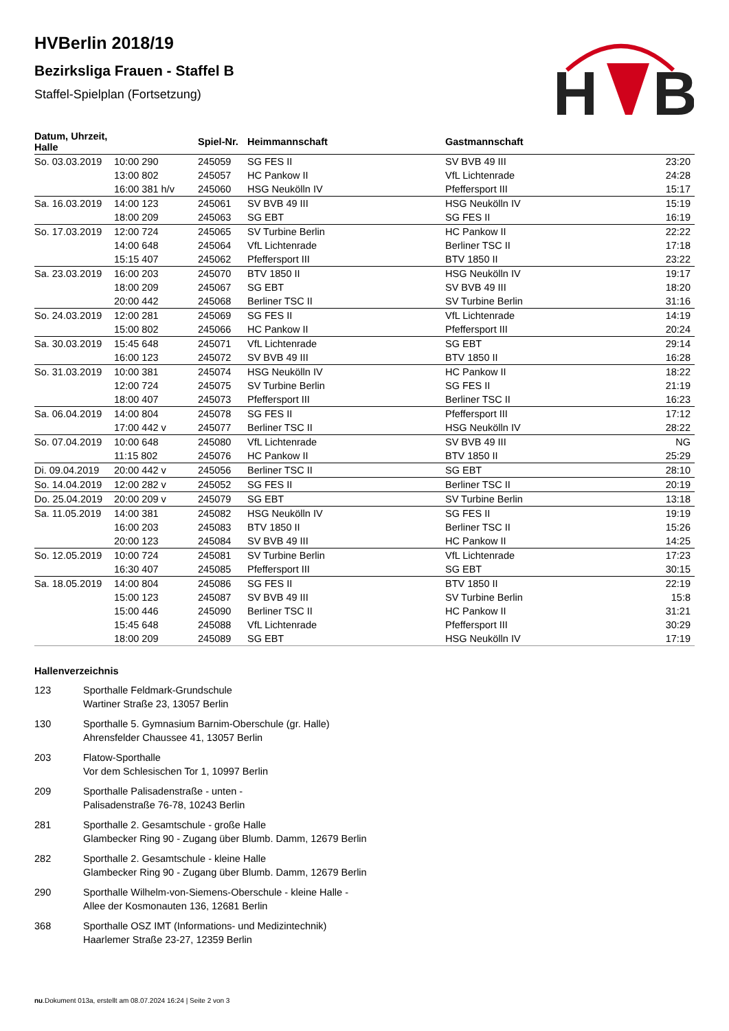H
B
HVBerlin 2018/19
Bezirksliga Frauen - Staffel B
Staffel-Spielplan (Fortsetzung)
| Datum, Uhrzeit, Halle | | Spiel-Nr. | Heimmannschaft | Gastmannschaft | |
| --- | --- | --- | --- | --- | --- |
| So. 03.03.2019 | 10:00 290 | 245059 | SG FES II | SV BVB 49 III | 23:20 |
| | 13:00 802 | 245057 | HC Pankow II | VfL Lichtenrade | 24:28 |
| | 16:00 381 h/v | 245060 | HSG Neukölln IV | Pfeffersport III | 15:17 |
| Sa. 16.03.2019 | 14:00 123 | 245061 | SV BVB 49 III | HSG Neukölln IV | 15:19 |
| | 18:00 209 | 245063 | SG EBT | SG FES II | 16:19 |
| So. 17.03.2019 | 12:00 724 | 245065 | SV Turbine Berlin | HC Pankow II | 22:22 |
| | 14:00 648 | 245064 | VfL Lichtenrade | Berliner TSC II | 17:18 |
| | 15:15 407 | 245062 | Pfeffersport III | BTV 1850 II | 23:22 |
| Sa. 23.03.2019 | 16:00 203 | 245070 | BTV 1850 II | HSG Neukölln IV | 19:17 |
| | 18:00 209 | 245067 | SG EBT | SV BVB 49 III | 18:20 |
| | 20:00 442 | 245068 | Berliner TSC II | SV Turbine Berlin | 31:16 |
| So. 24.03.2019 | 12:00 281 | 245069 | SG FES II | VfL Lichtenrade | 14:19 |
| | 15:00 802 | 245066 | HC Pankow II | Pfeffersport III | 20:24 |
| Sa. 30.03.2019 | 15:45 648 | 245071 | VfL Lichtenrade | SG EBT | 29:14 |
| | 16:00 123 | 245072 | SV BVB 49 III | BTV 1850 II | 16:28 |
| So. 31.03.2019 | 10:00 381 | 245074 | HSG Neukölln IV | HC Pankow II | 18:22 |
| | 12:00 724 | 245075 | SV Turbine Berlin | SG FES II | 21:19 |
| | 18:00 407 | 245073 | Pfeffersport III | Berliner TSC II | 16:23 |
| Sa. 06.04.2019 | 14:00 804 | 245078 | SG FES II | Pfeffersport III | 17:12 |
| | 17:00 442 v | 245077 | Berliner TSC II | HSG Neukölln IV | 28:22 |
| So. 07.04.2019 | 10:00 648 | 245080 | VfL Lichtenrade | SV BVB 49 III | NG |
| | 11:15 802 | 245076 | HC Pankow II | BTV 1850 II | 25:29 |
| Di. 09.04.2019 | 20:00 442 v | 245056 | Berliner TSC II | SG EBT | 28:10 |
| So. 14.04.2019 | 12:00 282 v | 245052 | SG FES II | Berliner TSC II | 20:19 |
| Do. 25.04.2019 | 20:00 209 v | 245079 | SG EBT | SV Turbine Berlin | 13:18 |
| Sa. 11.05.2019 | 14:00 381 | 245082 | HSG Neukölln IV | SG FES II | 19:19 |
| | 16:00 203 | 245083 | BTV 1850 II | Berliner TSC II | 15:26 |
| | 20:00 123 | 245084 | SV BVB 49 III | HC Pankow II | 14:25 |
| So. 12.05.2019 | 10:00 724 | 245081 | SV Turbine Berlin | VfL Lichtenrade | 17:23 |
| | 16:30 407 | 245085 | Pfeffersport III | SG EBT | 30:15 |
| Sa. 18.05.2019 | 14:00 804 | 245086 | SG FES II | BTV 1850 II | 22:19 |
| | 15:00 123 | 245087 | SV BVB 49 III | SV Turbine Berlin | 15:8 |
| | 15:00 446 | 245090 | Berliner TSC II | HC Pankow II | 31:21 |
| | 15:45 648 | 245088 | VfL Lichtenrade | Pfeffersport III | 30:29 |
| | 18:00 209 | 245089 | SG EBT | HSG Neukölln IV | 17:19 |
Hallenverzeichnis
123 Sporthalle Feldmark-Grundschule
Wartiner Straße 23, 13057 Berlin
130 Sporthalle 5. Gymnasium Barnim-Oberschule (gr. Halle)
Ahrensfelder Chaussee 41, 13057 Berlin
203 Flatow-Sporthalle
Vor dem Schlesischen Tor 1, 10997 Berlin
209 Sporthalle Palisadenstraße - unten -
Palisadenstraße 76-78, 10243 Berlin
281 Sporthalle 2. Gesamtschule - große Halle
Glambecker Ring 90 - Zugang über Blumb. Damm, 12679 Berlin
282 Sporthalle 2. Gesamtschule - kleine Halle
Glambecker Ring 90 - Zugang über Blumb. Damm, 12679 Berlin
290 Sporthalle Wilhelm-von-Siemens-Oberschule - kleine Halle -
Allee der Kosmonauten 136, 12681 Berlin
368 Sporthalle OSZ IMT (Informations- und Medizintechnik)
Haarlemer Straße 23-27, 12359 Berlin
nu.Dokument 013a, erstellt am 08.07.2024 16:24 | Seite 2 von 3